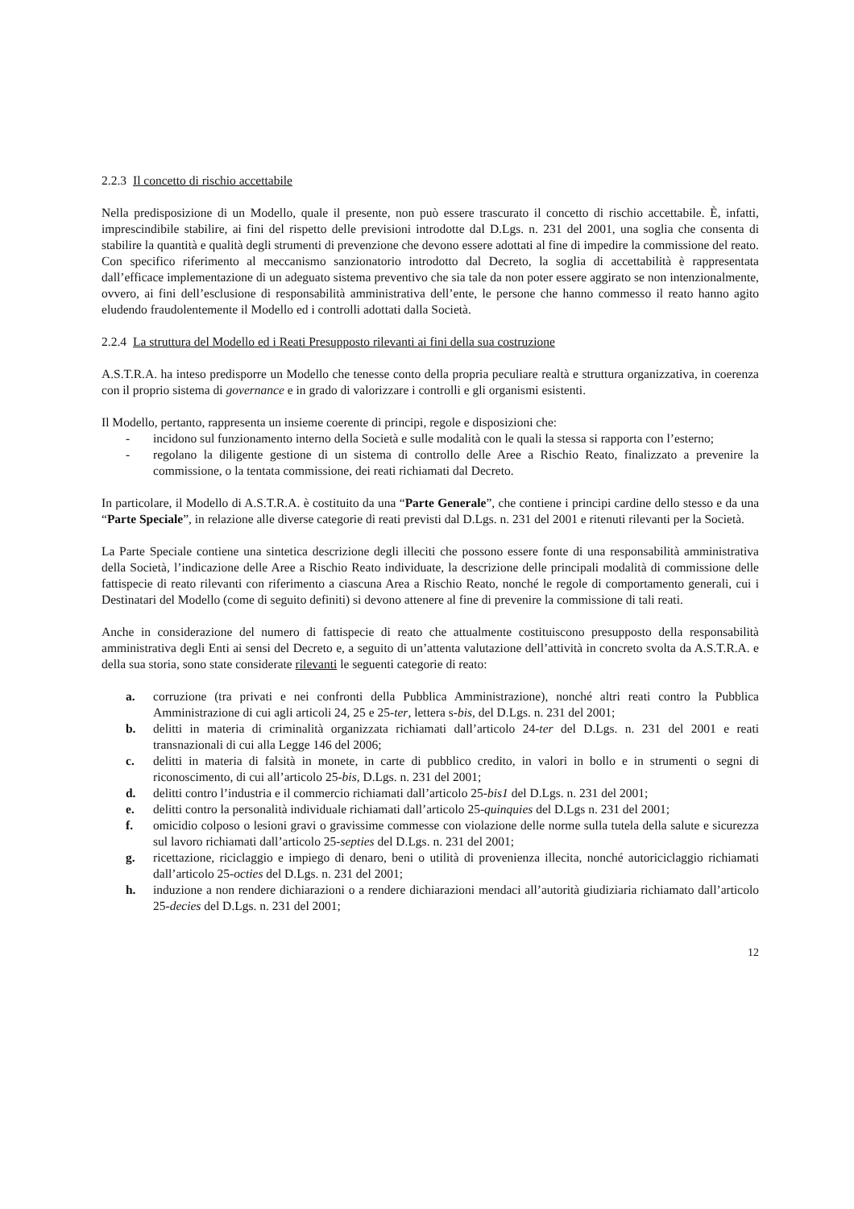2.2.3 Il concetto di rischio accettabile
Nella predisposizione di un Modello, quale il presente, non può essere trascurato il concetto di rischio accettabile. È, infatti, imprescindibile stabilire, ai fini del rispetto delle previsioni introdotte dal D.Lgs. n. 231 del 2001, una soglia che consenta di stabilire la quantità e qualità degli strumenti di prevenzione che devono essere adottati al fine di impedire la commissione del reato. Con specifico riferimento al meccanismo sanzionatorio introdotto dal Decreto, la soglia di accettabilità è rappresentata dall’efficace implementazione di un adeguato sistema preventivo che sia tale da non poter essere aggirato se non intenzionalmente, ovvero, ai fini dell’esclusione di responsabilità amministrativa dell’ente, le persone che hanno commesso il reato hanno agito eludendo fraudolentemente il Modello ed i controlli adottati dalla Società.
2.2.4 La struttura del Modello ed i Reati Presupposto rilevanti ai fini della sua costruzione
A.S.T.R.A. ha inteso predisporre un Modello che tenesse conto della propria peculiare realtà e struttura organizzativa, in coerenza con il proprio sistema di governance e in grado di valorizzare i controlli e gli organismi esistenti.
Il Modello, pertanto, rappresenta un insieme coerente di principi, regole e disposizioni che:
- incidono sul funzionamento interno della Società e sulle modalità con le quali la stessa si rapporta con l’esterno;
- regolano la diligente gestione di un sistema di controllo delle Aree a Rischio Reato, finalizzato a prevenire la commissione, o la tentata commissione, dei reati richiamati dal Decreto.
In particolare, il Modello di A.S.T.R.A. è costituito da una “Parte Generale”, che contiene i principi cardine dello stesso e da una “Parte Speciale”, in relazione alle diverse categorie di reati previsti dal D.Lgs. n. 231 del 2001 e ritenuti rilevanti per la Società.
La Parte Speciale contiene una sintetica descrizione degli illeciti che possono essere fonte di una responsabilità amministrativa della Società, l’indicazione delle Aree a Rischio Reato individuate, la descrizione delle principali modalità di commissione delle fattispecie di reato rilevanti con riferimento a ciascuna Area a Rischio Reato, nonché le regole di comportamento generali, cui i Destinatari del Modello (come di seguito definiti) si devono attenere al fine di prevenire la commissione di tali reati.
Anche in considerazione del numero di fattispecie di reato che attualmente costituiscono presupposto della responsabilità amministrativa degli Enti ai sensi del Decreto e, a seguito di un’attenta valutazione dell’attività in concreto svolta da A.S.T.R.A. e della sua storia, sono state considerate rilevanti le seguenti categorie di reato:
a. corruzione (tra privati e nei confronti della Pubblica Amministrazione), nonché altri reati contro la Pubblica Amministrazione di cui agli articoli 24, 25 e 25-ter, lettera s-bis, del D.Lgs. n. 231 del 2001;
b. delitti in materia di criminalità organizzata richiamati dall’articolo 24-ter del D.Lgs. n. 231 del 2001 e reati transnazionali di cui alla Legge 146 del 2006;
c. delitti in materia di falsità in monete, in carte di pubblico credito, in valori in bollo e in strumenti o segni di riconoscimento, di cui all’articolo 25-bis, D.Lgs. n. 231 del 2001;
d. delitti contro l’industria e il commercio richiamati dall’articolo 25-bis1 del D.Lgs. n. 231 del 2001;
e. delitti contro la personalità individuale richiamati dall’articolo 25-quinquies del D.Lgs n. 231 del 2001;
f. omicidio colposo o lesioni gravi o gravissime commesse con violazione delle norme sulla tutela della salute e sicurezza sul lavoro richiamati dall’articolo 25-septies del D.Lgs. n. 231 del 2001;
g. ricettazione, riciclaggio e impiego di denaro, beni o utilità di provenienza illecita, nonché autoriciclaggio richiamati dall’articolo 25-octies del D.Lgs. n. 231 del 2001;
h. induzione a non rendere dichiarazioni o a rendere dichiarazioni mendaci all’autorità giudiziaria richiamato dall’articolo 25-decies del D.Lgs. n. 231 del 2001;
12